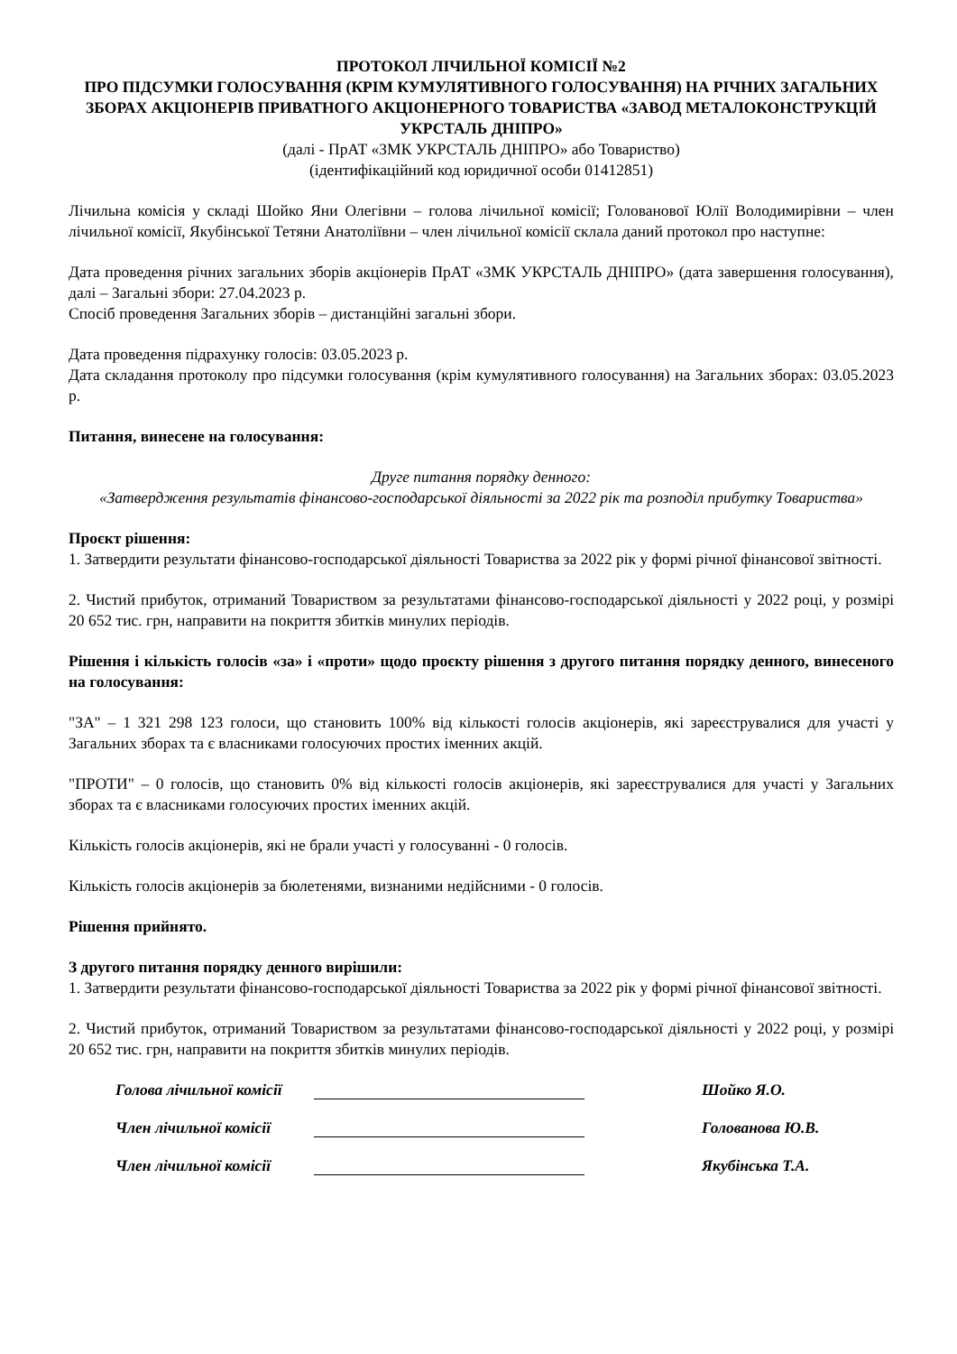ПРОТОКОЛ ЛІЧИЛЬНОЇ КОМІСІЇ №2
ПРО ПІДСУМКИ ГОЛОСУВАННЯ (КРІМ КУМУЛЯТИВНОГО ГОЛОСУВАННЯ) НА РІЧНИХ ЗАГАЛЬНИХ ЗБОРАХ АКЦІОНЕРІВ ПРИВАТНОГО АКЦІОНЕРНОГО ТОВАРИСТВА «ЗАВОД МЕТАЛОКОНСТРУКЦІЙ УКРСТАЛЬ ДНІПРО»
(далі - ПрАТ «ЗМК УКРСТАЛЬ ДНІПРО» або Товариство)
(ідентифікаційний код юридичної особи 01412851)
Лічильна комісія у складі Шойко Яни Олегівни – голова лічильної комісії; Голованової Юлії Володимирівни – член лічильної комісії, Якубінської Тетяни Анатоліївни – член лічильної комісії склала даний протокол про наступне:
Дата проведення річних загальних зборів акціонерів ПрАТ «ЗМК УКРСТАЛЬ ДНІПРО» (дата завершення голосування), далі – Загальні збори: 27.04.2023 р.
Спосіб проведення Загальних зборів – дистанційні загальні збори.
Дата проведення підрахунку голосів: 03.05.2023 р.
Дата складання протоколу про підсумки голосування (крім кумулятивного голосування) на Загальних зборах: 03.05.2023 р.
Питання, винесене на голосування:
Друге питання порядку денного:
«Затвердження результатів фінансово-господарської діяльності за 2022 рік та розподіл прибутку Товариства»
Проєкт рішення:
1. Затвердити результати фінансово-господарської діяльності Товариства за 2022 рік у формі річної фінансової звітності.
2. Чистий прибуток, отриманий Товариством за результатами фінансово-господарської діяльності у 2022 році, у розмірі 20 652 тис. грн, направити на покриття збитків минулих періодів.
Рішення і кількість голосів «за» і «проти» щодо проєкту рішення з другого питання порядку денного, винесеного на голосування:
"ЗА" – 1 321 298 123 голоси, що становить 100% від кількості голосів акціонерів, які зареєструвалися для участі у Загальних зборах та є власниками голосуючих простих іменних акцій.
"ПРОТИ" – 0 голосів, що становить 0% від кількості голосів акціонерів, які зареєструвалися для участі у Загальних зборах та є власниками голосуючих простих іменних акцій.
Кількість голосів акціонерів, які не брали участі у голосуванні - 0 голосів.
Кількість голосів акціонерів за бюлетенями, визнаними недійсними - 0 голосів.
Рішення прийнято.
З другого питання порядку денного вирішили:
1. Затвердити результати фінансово-господарської діяльності Товариства за 2022 рік у формі річної фінансової звітності.
2. Чистий прибуток, отриманий Товариством за результатами фінансово-господарської діяльності у 2022 році, у розмірі 20 652 тис. грн, направити на покриття збитків минулих періодів.
Голова лічильної комісії Шойко Я.О.
Член лічильної комісії Голованова Ю.В.
Член лічильної комісії Якубінська Т.А.